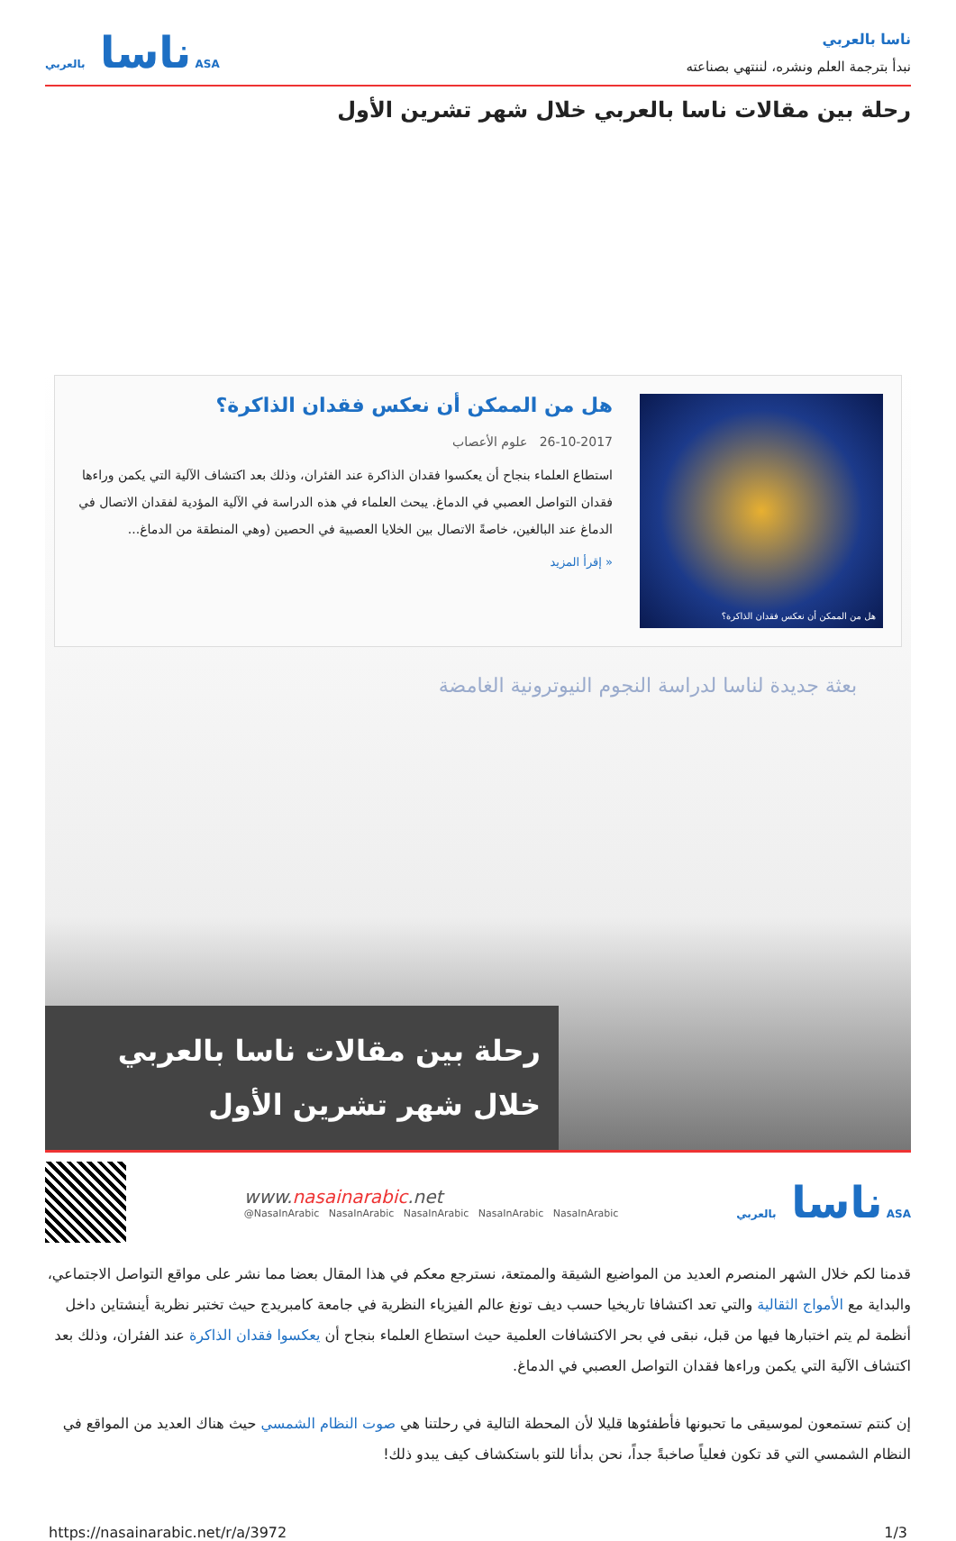ناسا بالعربي
نبدأ بترجمة العلم ونشره، لننتهي بصناعته
ناسا بالعربي ASA
رحلة بين مقالات ناسا بالعربي خلال شهر تشرين الأول
هل من الممكن أن نعكس فقدان الذاكرة؟
هل من الممكن أن نعكس فقدان الذاكرة؟
26-10-2017 علوم الأعصاب
استطاع العلماء بنجاح أن يعكسوا فقدان الذاكرة عند الفئران، وذلك بعد اكتشاف الآلية التي يكمن وراءها فقدان التواصل العصبي في الدماغ. يبحث العلماء في هذه الدراسة في الآلية المؤدية لفقدان الاتصال في الدماغ عند البالغين، خاصةً الاتصال بين الخلايا العصبية في الحصين (وهي المنطقة من الدماغ...
« إقرأ المزيد
بعثة جديدة لناسا لدراسة النجوم النيوترونية الغامضة
رحلة بين مقالات ناسا بالعربي
خلال شهر تشرين الأول
www.nasainarabic.net
@NasaInArabic NasaInArabic NasaInArabic NasaInArabic NasaInArabic
ناسا بالعربي ASA
قدمنا لكم خلال الشهر المنصرم العديد من المواضيع الشيقة والممتعة، نسترجع معكم في هذا المقال بعضا مما نشر على مواقع التواصل الاجتماعي، والبداية مع الأمواج الثقالية والتي تعد اكتشافا تاريخيا حسب ديف تونغ عالم الفيزياء النظرية في جامعة كامبريدج حيث تختبر نظرية أينشتاين داخل أنظمة لم يتم اختبارها فيها من قبل، نبقى في بحر الاكتشافات العلمية حيث استطاع العلماء بنجاح أن يعكسوا فقدان الذاكرة عند الفئران، وذلك بعد اكتشاف الآلية التي يكمن وراءها فقدان التواصل العصبي في الدماغ.
إن كنتم تستمعون لموسيقى ما تحبونها فأطفئوها قليلا لأن المحطة التالية في رحلتنا هي صوت النظام الشمسي حيث هناك العديد من المواقع في النظام الشمسي التي قد تكون فعلياً صاخبةً جداً، نحن بدأنا للتو باستكشاف كيف يبدو ذلك!
https://nasainarabic.net/r/a/3972 1/3